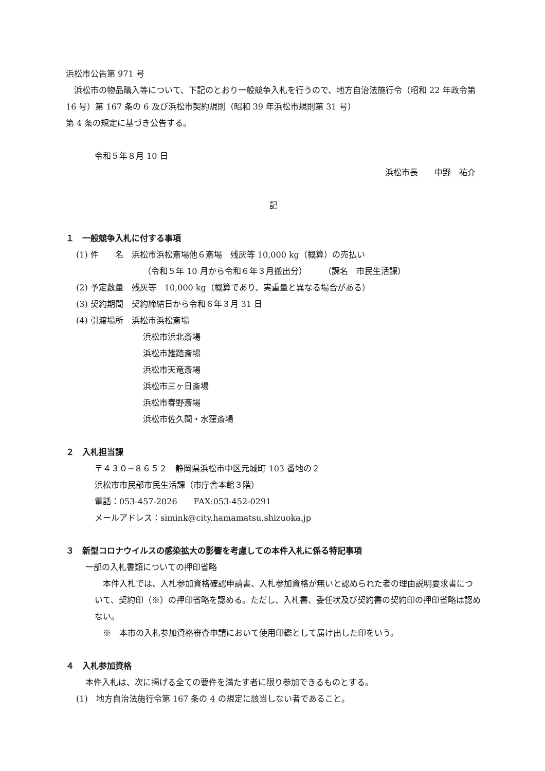浜松市公告第 971 号
　浜松市の物品購入等について、下記のとおり一般競争入札を行うので、地方自治法施行令（昭和 22 年政令第 16 号）第 167 条の 6 及び浜松市契約規則（昭和 39 年浜松市規則第 31 号）
第 4 条の規定に基づき公告する。
令和５年８月 10 日
浜松市長　　中野　祐介
記
１　一般競争入札に付する事項
(1) 件　　名　浜松市浜松斎場他６斎場　残灰等 10,000 kg（概算）の売払い
（令和５年 10 月から令和６年３月搬出分）　　　（課名　市民生活課）
(2) 予定数量　残灰等　10,000 kg（概算であり、実重量と異なる場合がある）
(3) 契約期間　契約締結日から令和６年３月 31 日
(4) 引渡場所　浜松市浜松斎場
浜松市浜北斎場
浜松市雄踏斎場
浜松市天竜斎場
浜松市三ヶ日斎場
浜松市春野斎場
浜松市佐久間・水窪斎場
２　入札担当課
〒４３０−８６５２　静岡県浜松市中区元城町 103 番地の２
浜松市市民部市民生活課（市庁舎本館３階）
電話：053-457-2026　　FAX:053-452-0291
メールアドレス：simink@city.hamamatsu.shizuoka.jp
３　新型コロナウイルスの感染拡大の影響を考慮しての本件入札に係る特記事項
一部の入札書類についての押印省略
　本件入札では、入札参加資格確認申請書、入札参加資格が無いと認められた者の理由説明要求書について、契約印（※）の押印省略を認める。ただし、入札書、委任状及び契約書の契約印の押印省略は認めない。
※　本市の入札参加資格審査申請において使用印鑑として届け出した印をいう。
４　入札参加資格
本件入札は、次に掲げる全ての要件を満たす者に限り参加できるものとする。
(1)　地方自治法施行令第 167 条の 4 の規定に該当しない者であること。